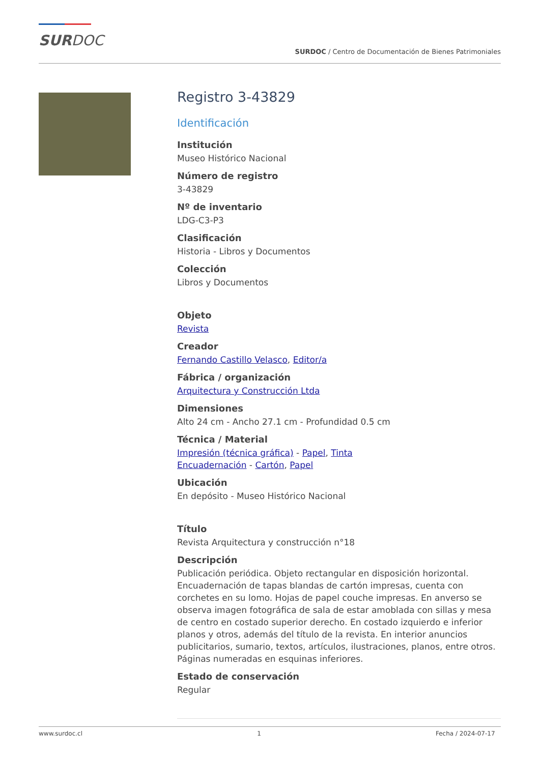SURDOC
SURDOC / Centro de Documentación de Bienes Patrimoniales
Registro 3-43829
Identificación
Institución
Museo Histórico Nacional
Número de registro
3-43829
Nº de inventario
LDG-C3-P3
Clasificación
Historia - Libros y Documentos
Colección
Libros y Documentos
Objeto
Revista
Creador
Fernando Castillo Velasco, Editor/a
Fábrica / organización
Arquitectura y Construcción Ltda
Dimensiones
Alto 24 cm - Ancho 27.1 cm - Profundidad 0.5 cm
Técnica / Material
Impresión (técnica gráfica) - Papel, Tinta
Encuadernación - Cartón, Papel
Ubicación
En depósito - Museo Histórico Nacional
Título
Revista Arquitectura y construcción n°18
Descripción
Publicación periódica. Objeto rectangular en disposición horizontal. Encuadernación de tapas blandas de cartón impresas, cuenta con corchetes en su lomo. Hojas de papel couche impresas. En anverso se observa imagen fotográfica de sala de estar amoblada con sillas y mesa de centro en costado superior derecho. En costado izquierdo e inferior planos y otros, además del título de la revista. En interior anuncios publicitarios, sumario, textos, artículos, ilustraciones, planos, entre otros. Páginas numeradas en esquinas inferiores.
Estado de conservación
Regular
www.surdoc.cl 1 Fecha / 2024-07-17